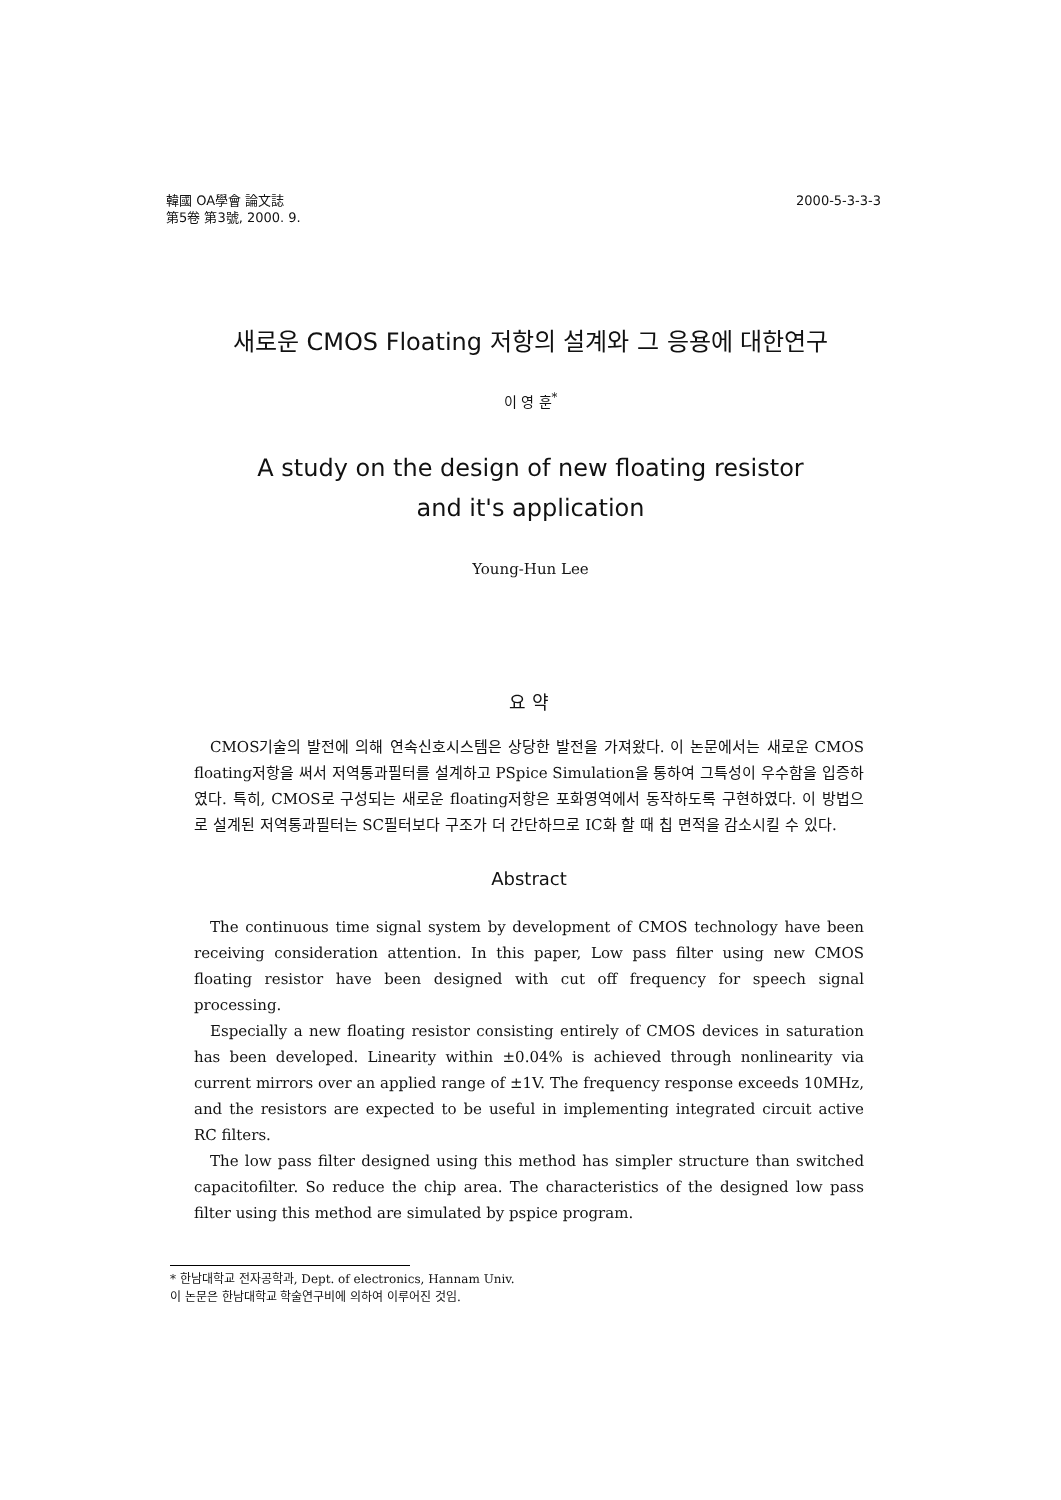韓國 OA學會 論文誌
第5卷 第3號, 2000. 9.
2000-5-3-3-3
새로운 CMOS Floating 저항의 설계와 그 응용에 대한연구
이 영 훈<sup>*</sup>
A study on the design of new floating resistor
and it's application
Young-Hun Lee
요 약
CMOS기술의 발전에 의해 연속신호시스템은 상당한 발전을 가져왔다. 이 논문에서는 새로운 CMOS floating저항을 써서 저역통과필터를 설계하고 PSpice Simulation을 통하여 그특성이 우수함을 입증하였다. 특히, CMOS로 구성되는 새로운 floating저항은 포화영역에서 동작하도록 구현하였다. 이 방법으로 설계된 저역통과필터는 SC필터보다 구조가 더 간단하므로 IC화 할 때 칩 면적을 감소시킬 수 있다.
Abstract
The continuous time signal system by development of CMOS technology have been receiving consideration attention. In this paper, Low pass filter using new CMOS floating resistor have been designed with cut off frequency for speech signal processing.
Especially a new floating resistor consisting entirely of CMOS devices in saturation has been developed. Linearity within ±0.04% is achieved through nonlinearity via current mirrors over an applied range of ±1V. The frequency response exceeds 10MHz, and the resistors are expected to be useful in implementing integrated circuit active RC filters.
The low pass filter designed using this method has simpler structure than switched capacitofilter. So reduce the chip area. The characteristics of the designed low pass filter using this method are simulated by pspice program.
* 한남대학교 전자공학과, Dept. of electronics, Hannam Univ.
이 논문은 한남대학교 학술연구비에 의하여 이루어진 것임.